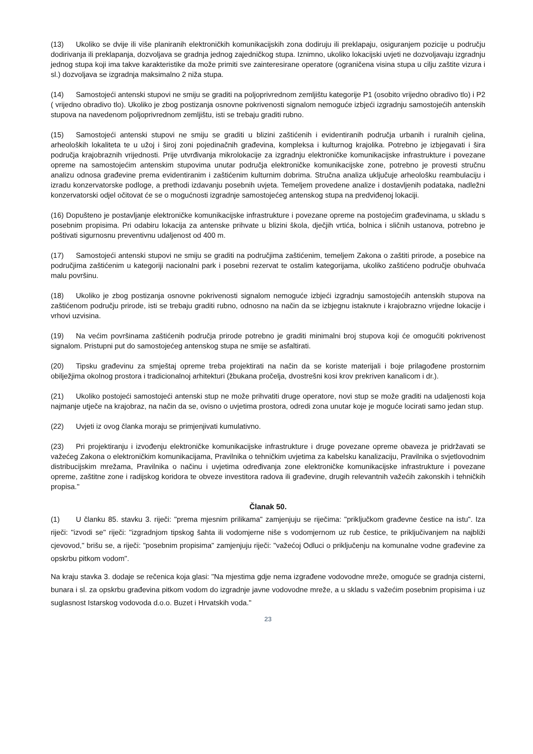(13) Ukoliko se dvije ili više planiranih elektroničkih komunikacijskih zona dodiruju ili preklapaju, osiguranjem pozicije u području dodirivanja ili preklapanja, dozvoljava se gradnja jednog zajedničkog stupa. Iznimno, ukoliko lokacijski uvjeti ne dozvoljavaju izgradnju jednog stupa koji ima takve karakteristike da može primiti sve zainteresirane operatore (ograničena visina stupa u cilju zaštite vizura i sl.) dozvoljava se izgradnja maksimalno 2 niža stupa.
(14) Samostojeći antenski stupovi ne smiju se graditi na poljoprivrednom zemljištu kategorije P1 (osobito vrijedno obradivo tlo) i P2 ( vrijedno obradivo tlo). Ukoliko je zbog postizanja osnovne pokrivenosti signalom nemoguće izbjeći izgradnju samostojećih antenskih stupova na navedenom poljoprivrednom zemljištu, isti se trebaju graditi rubno.
(15) Samostojeći antenski stupovi ne smiju se graditi u blizini zaštićenih i evidentiranih područja urbanih i ruralnih cjelina, arheoloških lokaliteta te u užoj i široj zoni pojedinačnih građevina, kompleksa i kulturnog krajolika. Potrebno je izbjegavati i šira područja krajobraznih vrijednosti. Prije utvrđivanja mikrolokacije za izgradnju elektroničke komunikacijske infrastrukture i povezane opreme na samostojećim antenskim stupovima unutar područja elektroničke komunikacijske zone, potrebno je provesti stručnu analizu odnosa građevine prema evidentiranim i zaštićenim kulturnim dobrima. Stručna analiza uključuje arheološku reambulaciju i izradu konzervatorske podloge, a prethodi izdavanju posebnih uvjeta. Temeljem provedene analize i dostavljenih podataka, nadležni konzervatorski odjel očitovat će se o mogućnosti izgradnje samostojećeg antenskog stupa na predviđenoj lokaciji.
(16) Dopušteno je postavljanje elektroničke komunikacijske infrastrukture i povezane opreme na postojećim građevinama, u skladu s posebnim propisima. Pri odabiru lokacija za antenske prihvate u blizini škola, dječjih vrtića, bolnica i sličnih ustanova, potrebno je poštivati sigurnosnu preventivnu udaljenost od 400 m.
(17) Samostojeći antenski stupovi ne smiju se graditi na područjima zaštićenim, temeljem Zakona o zaštiti prirode, a posebice na područjima zaštićenim u kategoriji nacionalni park i posebni rezervat te ostalim kategorijama, ukoliko zaštićeno područje obuhvaća malu površinu.
(18) Ukoliko je zbog postizanja osnovne pokrivenosti signalom nemoguće izbjeći izgradnju samostojećih antenskih stupova na zaštićenom području prirode, isti se trebaju graditi rubno, odnosno na način da se izbjegnu istaknute i krajobrazno vrijedne lokacije i vrhovi uzvisina.
(19) Na većim površinama zaštićenih područja prirode potrebno je graditi minimalni broj stupova koji će omogućiti pokrivenost signalom. Pristupni put do samostojećeg antenskog stupa ne smije se asfaltirati.
(20) Tipsku građevinu za smještaj opreme treba projektirati na način da se koriste materijali i boje prilagođene prostornim obilježjima okolnog prostora i tradicionalnoj arhitekturi (žbukana pročelja, dvostrešni kosi krov prekriven kanalicom i dr.).
(21) Ukoliko postojeći samostojeći antenski stup ne može prihvatiti druge operatore, novi stup se može graditi na udaljenosti koja najmanje utječe na krajobraz, na način da se, ovisno o uvjetima prostora, odredi zona unutar koje je moguće locirati samo jedan stup.
(22) Uvjeti iz ovog članka moraju se primjenjivati kumulativno.
(23) Pri projektiranju i izvođenju elektroničke komunikacijske infrastrukture i druge povezane opreme obaveza je pridržavati se važećeg Zakona o elektroničkim komunikacijama, Pravilnika o tehničkim uvjetima za kabelsku kanalizaciju, Pravilnika o svjetlovodnim distribucijskim mrežama, Pravilnika o načinu i uvjetima određivanja zone elektroničke komunikacijske infrastrukture i povezane opreme, zaštitne zone i radijskog koridora te obveze investitora radova ili građevine, drugih relevantnih važećih zakonskih i tehničkih propisa."
Članak 50.
(1) U članku 85. stavku 3. riječi: "prema mjesnim prilikama" zamjenjuju se riječima: "priključkom građevne čestice na istu". Iza riječi: "izvodi se" riječi: "izgradnjom tipskog šahta ili vodomjerne niše s vodomjernom uz rub čestice, te priključivanjem na najbliži cjevovod," brišu se, a riječi: "posebnim propisima" zamjenjuju riječi: "važećoj Odluci o priključenju na komunalne vodne građevine za opskrbu pitkom vodom".
Na kraju stavka 3. dodaje se rečenica koja glasi: "Na mjestima gdje nema izgrađene vodovodne mreže, omoguće se gradnja cisterni, bunara i sl. za opskrbu građevina pitkom vodom do izgradnje javne vodovodne mreže, a u skladu s važećim posebnim propisima i uz suglasnost Istarskog vodovoda d.o.o. Buzet i Hrvatskih voda."
23